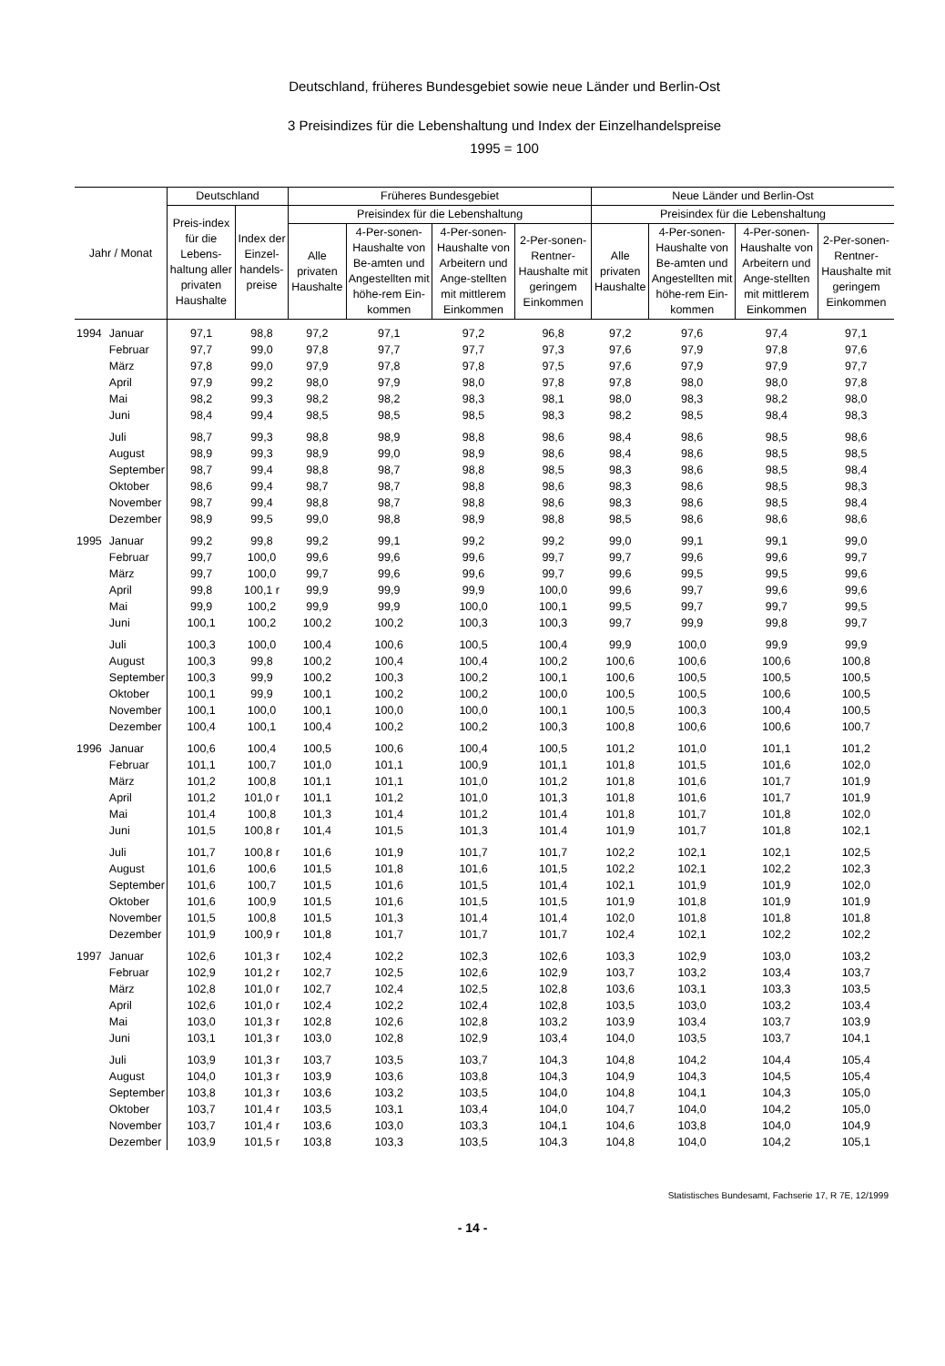Deutschland, früheres Bundesgebiet sowie neue Länder und Berlin-Ost
3 Preisindizes für die Lebenshaltung und Index der Einzelhandelspreise
1995 = 100
| Jahr / Monat | | Deutschland | | Früheres Bundesgebiet | | | | Neue Länder und Berlin-Ost | | | |
| --- | --- | --- | --- | --- | --- | --- | --- | --- | --- | --- | --- |
| | | Preis-index für die Lebens-haltung aller privaten Haushalte | Index der Einzel-handels-preise | Preisindex für die Lebenshaltung | | | | Preisindex für die Lebenshaltung | | | |
| | | | | Alle privaten Haushalte | 4-Per-sonen-Haushalte von Be-amten und Angestellten mit höhe-rem Ein-kommen | 4-Per-sonen-Haushalte von Arbeitern und Ange-stellten mit mittlerem Einkommen | 2-Per-sonen-Rentner-Haushalte mit geringem Einkommen | Alle privaten Haushalte | 4-Per-sonen-Haushalte von Be-amten und Angestellten mit höhe-rem Ein-kommen | 4-Per-sonen-Haushalte von Arbeitern und Ange-stellten mit mittlerem Einkommen | 2-Per-sonen-Rentner-Haushalte mit geringem Einkommen |
| 1994 | Januar | 97,1 | 98,8 | 97,2 | 97,1 | 97,2 | 96,8 | 97,2 | 97,6 | 97,4 | 97,1 |
| | Februar | 97,7 | 99,0 | 97,8 | 97,7 | 97,7 | 97,3 | 97,6 | 97,9 | 97,8 | 97,6 |
| | März | 97,8 | 99,0 | 97,9 | 97,8 | 97,8 | 97,5 | 97,6 | 97,9 | 97,9 | 97,7 |
| | April | 97,9 | 99,2 | 98,0 | 97,9 | 98,0 | 97,8 | 97,8 | 98,0 | 98,0 | 97,8 |
| | Mai | 98,2 | 99,3 | 98,2 | 98,2 | 98,3 | 98,1 | 98,0 | 98,3 | 98,2 | 98,0 |
| | Juni | 98,4 | 99,4 | 98,5 | 98,5 | 98,5 | 98,3 | 98,2 | 98,5 | 98,4 | 98,3 |
| | Juli | 98,7 | 99,3 | 98,8 | 98,9 | 98,8 | 98,6 | 98,4 | 98,6 | 98,5 | 98,6 |
| | August | 98,9 | 99,3 | 98,9 | 99,0 | 98,9 | 98,6 | 98,4 | 98,6 | 98,5 | 98,5 |
| | September | 98,7 | 99,4 | 98,8 | 98,7 | 98,8 | 98,5 | 98,3 | 98,6 | 98,5 | 98,4 |
| | Oktober | 98,6 | 99,4 | 98,7 | 98,7 | 98,8 | 98,6 | 98,3 | 98,6 | 98,5 | 98,3 |
| | November | 98,7 | 99,4 | 98,8 | 98,7 | 98,8 | 98,6 | 98,3 | 98,6 | 98,5 | 98,4 |
| | Dezember | 98,9 | 99,5 | 99,0 | 98,8 | 98,9 | 98,8 | 98,5 | 98,6 | 98,6 | 98,6 |
| 1995 | Januar | 99,2 | 99,8 | 99,2 | 99,1 | 99,2 | 99,2 | 99,0 | 99,1 | 99,1 | 99,0 |
| | Februar | 99,7 | 100,0 | 99,6 | 99,6 | 99,6 | 99,7 | 99,7 | 99,6 | 99,6 | 99,7 |
| | März | 99,7 | 100,0 | 99,7 | 99,6 | 99,6 | 99,7 | 99,6 | 99,5 | 99,5 | 99,6 |
| | April | 99,8 | 100,1 r | 99,9 | 99,9 | 99,9 | 100,0 | 99,6 | 99,7 | 99,6 | 99,6 |
| | Mai | 99,9 | 100,2 | 99,9 | 99,9 | 100,0 | 100,1 | 99,5 | 99,7 | 99,7 | 99,5 |
| | Juni | 100,1 | 100,2 | 100,2 | 100,2 | 100,3 | 100,3 | 99,7 | 99,9 | 99,8 | 99,7 |
| | Juli | 100,3 | 100,0 | 100,4 | 100,6 | 100,5 | 100,4 | 99,9 | 100,0 | 99,9 | 99,9 |
| | August | 100,3 | 99,8 | 100,2 | 100,4 | 100,4 | 100,2 | 100,6 | 100,6 | 100,6 | 100,8 |
| | September | 100,3 | 99,9 | 100,2 | 100,3 | 100,2 | 100,1 | 100,6 | 100,5 | 100,5 | 100,5 |
| | Oktober | 100,1 | 99,9 | 100,1 | 100,2 | 100,2 | 100,0 | 100,5 | 100,5 | 100,6 | 100,5 |
| | November | 100,1 | 100,0 | 100,1 | 100,0 | 100,0 | 100,1 | 100,5 | 100,3 | 100,4 | 100,5 |
| | Dezember | 100,4 | 100,1 | 100,4 | 100,2 | 100,2 | 100,3 | 100,8 | 100,6 | 100,6 | 100,7 |
| 1996 | Januar | 100,6 | 100,4 | 100,5 | 100,6 | 100,4 | 100,5 | 101,2 | 101,0 | 101,1 | 101,2 |
| | Februar | 101,1 | 100,7 | 101,0 | 101,1 | 100,9 | 101,1 | 101,8 | 101,5 | 101,6 | 102,0 |
| | März | 101,2 | 100,8 | 101,1 | 101,1 | 101,0 | 101,2 | 101,8 | 101,6 | 101,7 | 101,9 |
| | April | 101,2 | 101,0 r | 101,1 | 101,2 | 101,0 | 101,3 | 101,8 | 101,6 | 101,7 | 101,9 |
| | Mai | 101,4 | 100,8 | 101,3 | 101,4 | 101,2 | 101,4 | 101,8 | 101,7 | 101,8 | 102,0 |
| | Juni | 101,5 | 100,8 r | 101,4 | 101,5 | 101,3 | 101,4 | 101,9 | 101,7 | 101,8 | 102,1 |
| | Juli | 101,7 | 100,8 r | 101,6 | 101,9 | 101,7 | 101,7 | 102,2 | 102,1 | 102,1 | 102,5 |
| | August | 101,6 | 100,6 | 101,5 | 101,8 | 101,6 | 101,5 | 102,2 | 102,1 | 102,2 | 102,3 |
| | September | 101,6 | 100,7 | 101,5 | 101,6 | 101,5 | 101,4 | 102,1 | 101,9 | 101,9 | 102,0 |
| | Oktober | 101,6 | 100,9 | 101,5 | 101,6 | 101,5 | 101,5 | 101,9 | 101,8 | 101,9 | 101,9 |
| | November | 101,5 | 100,8 | 101,5 | 101,3 | 101,4 | 101,4 | 102,0 | 101,8 | 101,8 | 101,8 |
| | Dezember | 101,9 | 100,9 r | 101,8 | 101,7 | 101,7 | 101,7 | 102,4 | 102,1 | 102,2 | 102,2 |
| 1997 | Januar | 102,6 | 101,3 r | 102,4 | 102,2 | 102,3 | 102,6 | 103,3 | 102,9 | 103,0 | 103,2 |
| | Februar | 102,9 | 101,2 r | 102,7 | 102,5 | 102,6 | 102,9 | 103,7 | 103,2 | 103,4 | 103,7 |
| | März | 102,8 | 101,0 r | 102,7 | 102,4 | 102,5 | 102,8 | 103,6 | 103,1 | 103,3 | 103,5 |
| | April | 102,6 | 101,0 r | 102,4 | 102,2 | 102,4 | 102,8 | 103,5 | 103,0 | 103,2 | 103,4 |
| | Mai | 103,0 | 101,3 r | 102,8 | 102,6 | 102,8 | 103,2 | 103,9 | 103,4 | 103,7 | 103,9 |
| | Juni | 103,1 | 101,3 r | 103,0 | 102,8 | 102,9 | 103,4 | 104,0 | 103,5 | 103,7 | 104,1 |
| | Juli | 103,9 | 101,3 r | 103,7 | 103,5 | 103,7 | 104,3 | 104,8 | 104,2 | 104,4 | 105,4 |
| | August | 104,0 | 101,3 r | 103,9 | 103,6 | 103,8 | 104,3 | 104,9 | 104,3 | 104,5 | 105,4 |
| | September | 103,8 | 101,3 r | 103,6 | 103,2 | 103,5 | 104,0 | 104,8 | 104,1 | 104,3 | 105,0 |
| | Oktober | 103,7 | 101,4 r | 103,5 | 103,1 | 103,4 | 104,0 | 104,7 | 104,0 | 104,2 | 105,0 |
| | November | 103,7 | 101,4 r | 103,6 | 103,0 | 103,3 | 104,1 | 104,6 | 103,8 | 104,0 | 104,9 |
| | Dezember | 103,9 | 101,5 r | 103,8 | 103,3 | 103,5 | 104,3 | 104,8 | 104,0 | 104,2 | 105,1 |
Statistisches Bundesamt, Fachserie 17, R 7E, 12/1999
- 14 -